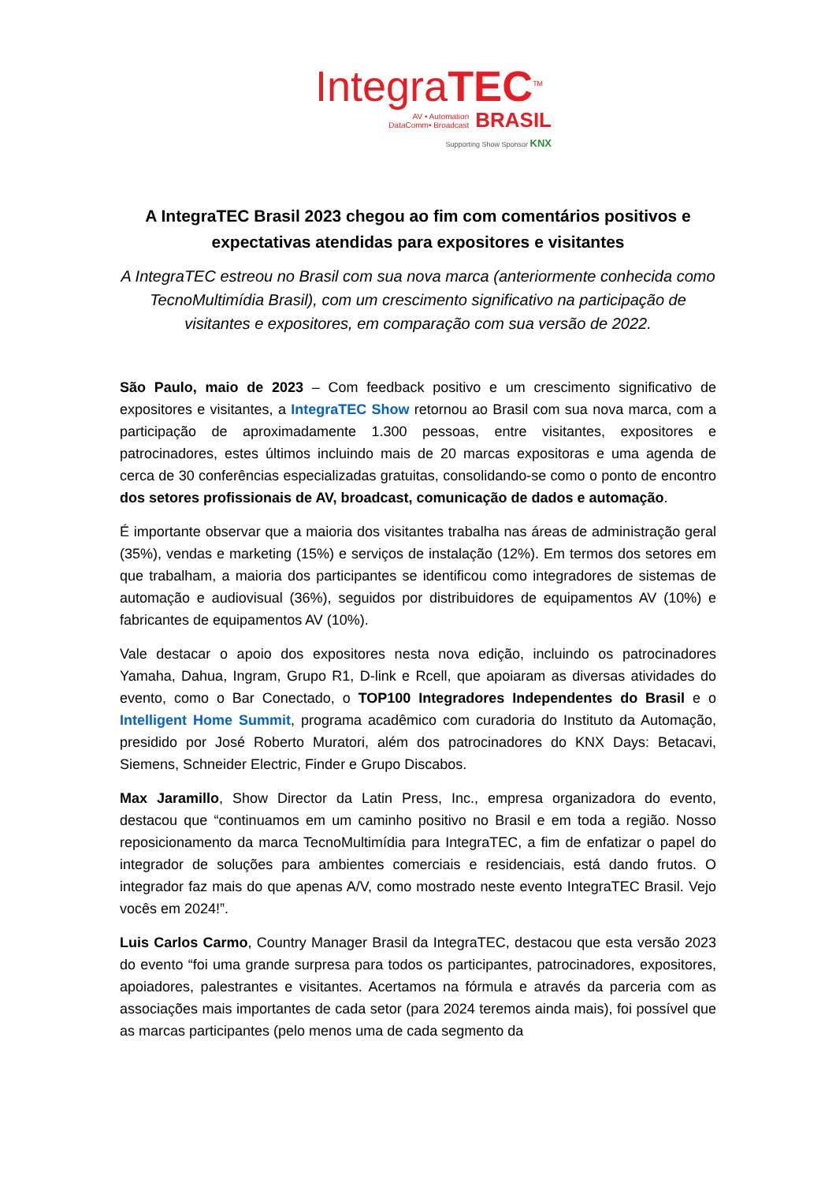IntegraTEC<sup>TM</sup>
AV • Automation
DataComm• Broadcast BRASIL
Supporting Show Sponsor KNX
A IntegraTEC Brasil 2023 chegou ao fim com comentários positivos e expectativas atendidas para expositores e visitantes
A IntegraTEC estreou no Brasil com sua nova marca (anteriormente conhecida como TecnoMultimídia Brasil), com um crescimento significativo na participação de visitantes e expositores, em comparação com sua versão de 2022.
São Paulo, maio de 2023 – Com feedback positivo e um crescimento significativo de expositores e visitantes, a IntegraTEC Show retornou ao Brasil com sua nova marca, com a participação de aproximadamente 1.300 pessoas, entre visitantes, expositores e patrocinadores, estes últimos incluindo mais de 20 marcas expositoras e uma agenda de cerca de 30 conferências especializadas gratuitas, consolidando-se como o ponto de encontro dos setores profissionais de AV, broadcast, comunicação de dados e automação.
É importante observar que a maioria dos visitantes trabalha nas áreas de administração geral (35%), vendas e marketing (15%) e serviços de instalação (12%). Em termos dos setores em que trabalham, a maioria dos participantes se identificou como integradores de sistemas de automação e audiovisual (36%), seguidos por distribuidores de equipamentos AV (10%) e fabricantes de equipamentos AV (10%).
Vale destacar o apoio dos expositores nesta nova edição, incluindo os patrocinadores Yamaha, Dahua, Ingram, Grupo R1, D-link e Rcell, que apoiaram as diversas atividades do evento, como o Bar Conectado, o TOP100 Integradores Independentes do Brasil e o Intelligent Home Summit, programa acadêmico com curadoria do Instituto da Automação, presidido por José Roberto Muratori, além dos patrocinadores do KNX Days: Betacavi, Siemens, Schneider Electric, Finder e Grupo Discabos.
Max Jaramillo, Show Director da Latin Press, Inc., empresa organizadora do evento, destacou que “continuamos em um caminho positivo no Brasil e em toda a região. Nosso reposicionamento da marca TecnoMultimídia para IntegraTEC, a fim de enfatizar o papel do integrador de soluções para ambientes comerciais e residenciais, está dando frutos. O integrador faz mais do que apenas A/V, como mostrado neste evento IntegraTEC Brasil. Vejo vocês em 2024!”.
Luis Carlos Carmo, Country Manager Brasil da IntegraTEC, destacou que esta versão 2023 do evento “foi uma grande surpresa para todos os participantes, patrocinadores, expositores, apoiadores, palestrantes e visitantes. Acertamos na fórmula e através da parceria com as associações mais importantes de cada setor (para 2024 teremos ainda mais), foi possível que as marcas participantes (pelo menos uma de cada segmento da